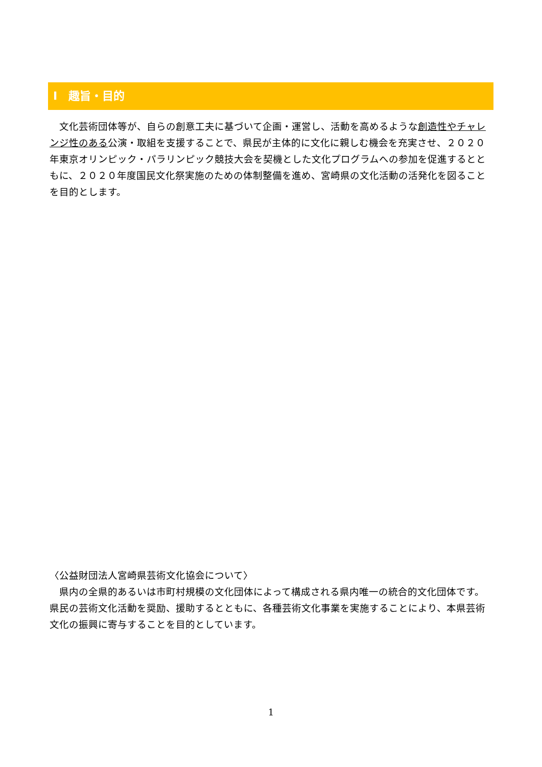Ⅰ　趣旨・目的
　文化芸術団体等が、自らの創意工夫に基づいて企画・運営し、活動を高めるような創造性やチャレンジ性のある公演・取組を支援することで、県民が主体的に文化に親しむ機会を充実させ、２０２０年東京オリンピック・パラリンピック競技大会を契機とした文化プログラムへの参加を促進するとともに、２０２０年度国民文化祭実施のための体制整備を進め、宮崎県の文化活動の活発化を図ることを目的とします。
〈公益財団法人宮崎県芸術文化協会について〉
　県内の全県的あるいは市町村規模の文化団体によって構成される県内唯一の統合的文化団体です。県民の芸術文化活動を奨励、援助するとともに、各種芸術文化事業を実施することにより、本県芸術文化の振興に寄与することを目的としています。
1